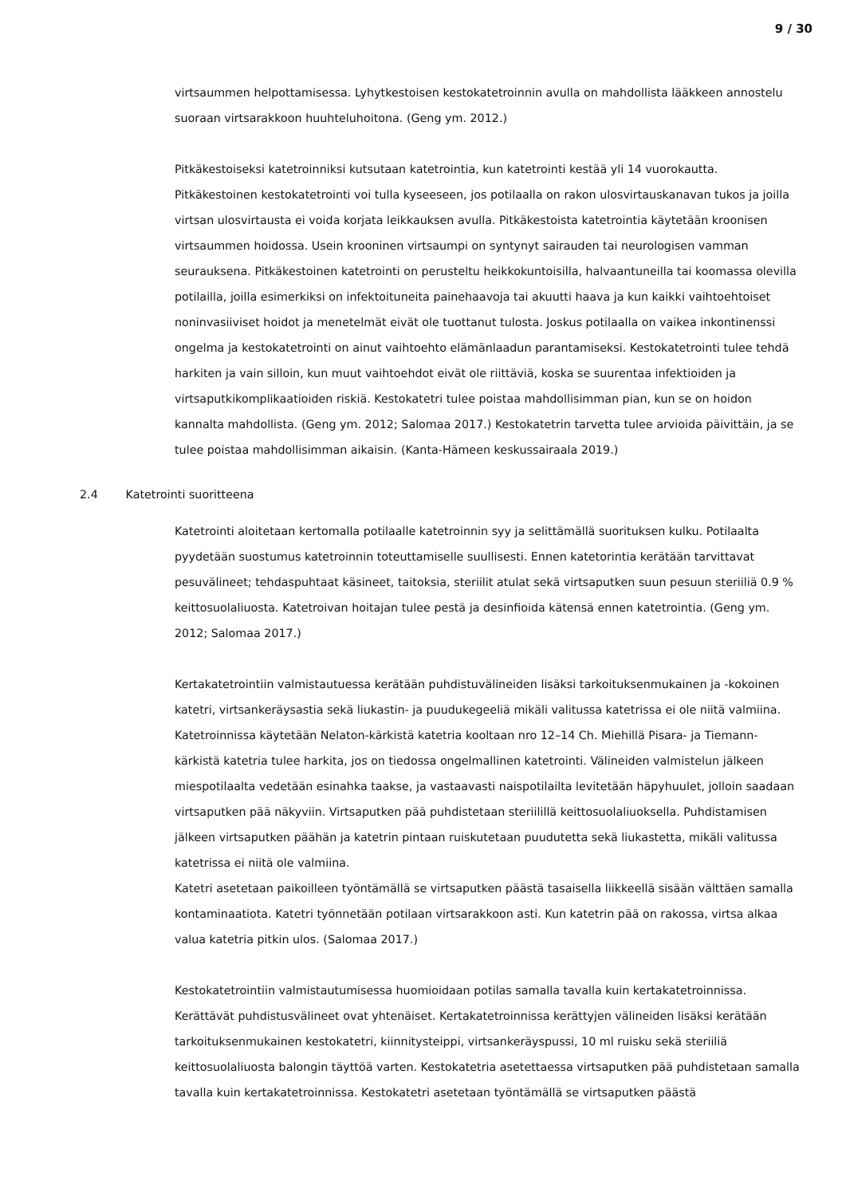9 / 30
virtsaummen helpottamisessa. Lyhytkestoisen kestokatetroinnin avulla on mahdollista lääkkeen annostelu suoraan virtsarakkoon huuhteluhoitona. (Geng ym. 2012.)
Pitkäkestoiseksi katetroinniksi kutsutaan katetrointia, kun katetrointi kestää yli 14 vuorokautta. Pitkäkestoinen kestokatetrointi voi tulla kyseeseen, jos potilaalla on rakon ulosvirtauskanavan tukos ja joilla virtsan ulosvirtausta ei voida korjata leikkauksen avulla. Pitkäkestoista katetrointia käytetään kroonisen virtsaummen hoidossa. Usein krooninen virtsaumpi on syntynyt sairauden tai neurologisen vamman seurauksena. Pitkäkestoinen katetrointi on perusteltu heikkokuntoisilla, halvaantuneilla tai koomassa olevilla potilailla, joilla esimerkiksi on infektoituneita painehaavoja tai akuutti haava ja kun kaikki vaihtoehtoiset noninvasiiviset hoidot ja menetelmät eivät ole tuottanut tulosta. Joskus potilaalla on vaikea inkontinenssi ongelma ja kestokatetrointi on ainut vaihtoehto elämänlaadun parantamiseksi. Kestokatetrointi tulee tehdä harkiten ja vain silloin, kun muut vaihtoehdot eivät ole riittäviä, koska se suurentaa infektioiden ja virtsaputkikomplikaatioiden riskiä. Kestokatetri tulee poistaa mahdollisimman pian, kun se on hoidon kannalta mahdollista. (Geng ym. 2012; Salomaa 2017.) Kestokatetrin tarvetta tulee arvioida päivittäin, ja se tulee poistaa mahdollisimman aikaisin. (Kanta-Hämeen keskussairaala 2019.)
2.4 Katetrointi suoritteena
Katetrointi aloitetaan kertomalla potilaalle katetroinnin syy ja selittämällä suorituksen kulku. Potilaalta pyydetään suostumus katetroinnin toteuttamiselle suullisesti. Ennen katetorintia kerätään tarvittavat pesuvälineet; tehdaspuhtaat käsineet, taitoksia, steriilit atulat sekä virtsaputken suun pesuun steriiliä 0.9 % keittosuolaliuosta. Katetroivan hoitajan tulee pestä ja desinfioida kätensä ennen katetrointia. (Geng ym. 2012; Salomaa 2017.)
Kertakatetrointiin valmistautuessa kerätään puhdistuvälineiden lisäksi tarkoituksenmukainen ja -kokoinen katetri, virtsankeräysastia sekä liukastin- ja puudukegeeliä mikäli valitussa katetrissa ei ole niitä valmiina. Katetroinnissa käytetään Nelaton-kärkistä katetria kooltaan nro 12–14 Ch. Miehillä Pisara- ja Tiemann-kärkistä katetria tulee harkita, jos on tiedossa ongelmallinen katetrointi. Välineiden valmistelun jälkeen miespotilaalta vedetään esinahka taakse, ja vastaavasti naispotilailta levitetään häpyhuulet, jolloin saadaan virtsaputken pää näkyviin. Virtsaputken pää puhdistetaan steriilillä keittosuolaliuoksella. Puhdistamisen jälkeen virtsaputken päähän ja katetrin pintaan ruiskutetaan puudutetta sekä liukastetta, mikäli valitussa katetrissa ei niitä ole valmiina.
Katetri asetetaan paikoilleen työntämällä se virtsaputken päästä tasaisella liikkeellä sisään välttäen samalla kontaminaatiota. Katetri työnnetään potilaan virtsarakkoon asti. Kun katetrin pää on rakossa, virtsa alkaa valua katetria pitkin ulos. (Salomaa 2017.)
Kestokatetrointiin valmistautumisessa huomioidaan potilas samalla tavalla kuin kertakatetroinnissa. Kerättävät puhdistusvälineet ovat yhtenäiset. Kertakatetroinnissa kerättyjen välineiden lisäksi kerätään tarkoituksenmukainen kestokatetri, kiinnitysteippi, virtsankeräyspussi, 10 ml ruisku sekä steriiliä keittosuolaliuosta balongin täyttöä varten. Kestokatetria asetettaessa virtsaputken pää puhdistetaan samalla tavalla kuin kertakatetroinnissa. Kestokatetri asetetaan työntämällä se virtsaputken päästä